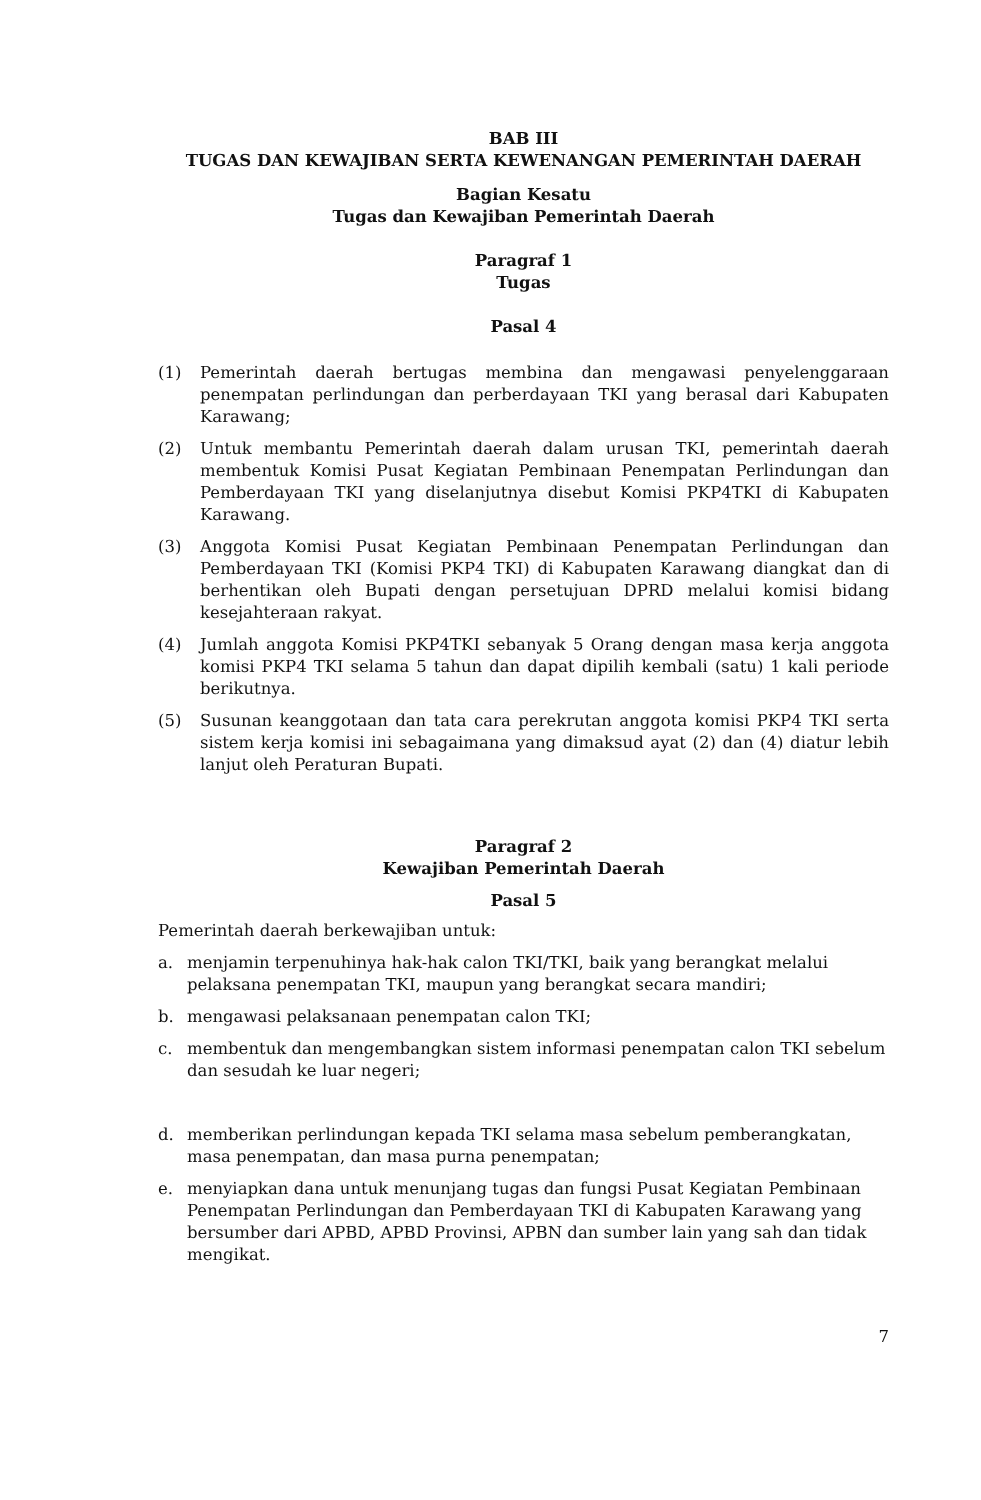BAB III
TUGAS DAN KEWAJIBAN SERTA KEWENANGAN PEMERINTAH DAERAH
Bagian Kesatu
Tugas dan Kewajiban Pemerintah Daerah
Paragraf 1
Tugas
Pasal 4
(1) Pemerintah daerah bertugas membina dan mengawasi penyelenggaraan penempatan perlindungan dan perberdayaan TKI yang berasal dari Kabupaten Karawang;
(2) Untuk membantu Pemerintah daerah dalam urusan TKI, pemerintah daerah membentuk Komisi Pusat Kegiatan Pembinaan Penempatan Perlindungan dan Pemberdayaan TKI yang diselanjutnya disebut Komisi PKP4TKI di Kabupaten Karawang.
(3) Anggota Komisi Pusat Kegiatan Pembinaan Penempatan Perlindungan dan Pemberdayaan TKI (Komisi PKP4 TKI) di Kabupaten Karawang diangkat dan di berhentikan oleh Bupati dengan persetujuan DPRD melalui komisi bidang kesejahteraan rakyat.
(4) Jumlah anggota Komisi PKP4TKI sebanyak 5 Orang dengan masa kerja anggota komisi PKP4 TKI selama 5 tahun dan dapat dipilih kembali (satu) 1 kali periode berikutnya.
(5) Susunan keanggotaan dan tata cara perekrutan anggota komisi PKP4 TKI serta sistem kerja komisi ini sebagaimana yang dimaksud ayat (2) dan (4) diatur lebih lanjut oleh Peraturan Bupati.
Paragraf 2
Kewajiban Pemerintah Daerah
Pasal 5
Pemerintah daerah berkewajiban untuk:
a. menjamin terpenuhinya hak-hak calon TKI/TKI, baik yang berangkat melalui pelaksana penempatan TKI, maupun yang berangkat secara mandiri;
b. mengawasi pelaksanaan penempatan calon TKI;
c. membentuk dan mengembangkan sistem informasi penempatan calon TKI sebelum dan sesudah ke luar negeri;
d. memberikan perlindungan kepada TKI selama masa sebelum pemberangkatan, masa penempatan, dan masa purna penempatan;
e. menyiapkan dana untuk menunjang tugas dan fungsi Pusat Kegiatan Pembinaan Penempatan Perlindungan dan Pemberdayaan TKI di Kabupaten Karawang yang bersumber dari APBD, APBD Provinsi, APBN dan sumber lain yang sah dan tidak mengikat.
7